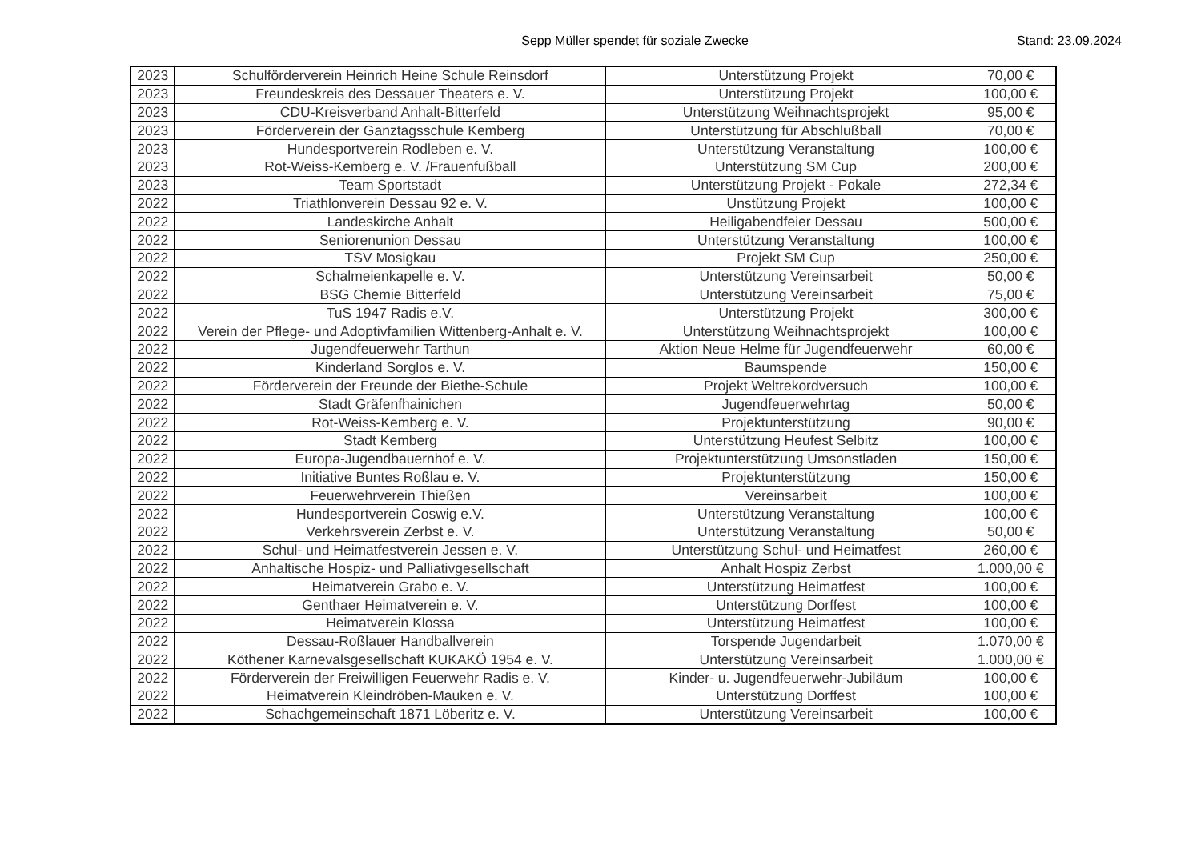Sepp Müller spendet für soziale Zwecke Stand: 23.09.2024
| 2023 | Schulförderverein Heinrich Heine Schule Reinsdorf | Unterstützung Projekt | 70,00 € |
| 2023 | Freundeskreis des Dessauer Theaters e. V. | Unterstützung Projekt | 100,00 € |
| 2023 | CDU-Kreisverband Anhalt-Bitterfeld | Unterstützung Weihnachtsprojekt | 95,00 € |
| 2023 | Förderverein der Ganztagsschule Kemberg | Unterstützung für Abschlußball | 70,00 € |
| 2023 | Hundesportverein Rodleben e. V. | Unterstützung Veranstaltung | 100,00 € |
| 2023 | Rot-Weiss-Kemberg e. V. /Frauenfußball | Unterstützung SM Cup | 200,00 € |
| 2023 | Team Sportstadt | Unterstützung Projekt - Pokale | 272,34 € |
| 2022 | Triathlonverein Dessau 92 e. V. | Unstützung Projekt | 100,00 € |
| 2022 | Landeskirche Anhalt | Heiligabendfeier Dessau | 500,00 € |
| 2022 | Seniorenunion Dessau | Unterstützung Veranstaltung | 100,00 € |
| 2022 | TSV Mosigkau | Projekt SM Cup | 250,00 € |
| 2022 | Schalmeienkapelle e. V. | Unterstützung Vereinsarbeit | 50,00 € |
| 2022 | BSG Chemie Bitterfeld | Unterstützung Vereinsarbeit | 75,00 € |
| 2022 | TuS 1947 Radis e.V. | Unterstützung Projekt | 300,00 € |
| 2022 | Verein der Pflege- und Adoptivfamilien Wittenberg-Anhalt e. V. | Unterstützung Weihnachtsprojekt | 100,00 € |
| 2022 | Jugendfeuerwehr Tarthun | Aktion Neue Helme für Jugendfeuerwehr | 60,00 € |
| 2022 | Kinderland Sorglos e. V. | Baumspende | 150,00 € |
| 2022 | Förderverein der Freunde der Biethe-Schule | Projekt Weltrekordversuch | 100,00 € |
| 2022 | Stadt Gräfenfhainichen | Jugendfeuerwehrtag | 50,00 € |
| 2022 | Rot-Weiss-Kemberg e. V. | Projektunterstützung | 90,00 € |
| 2022 | Stadt Kemberg | Unterstützung Heufest Selbitz | 100,00 € |
| 2022 | Europa-Jugendbauernhof e. V. | Projektunterstützung Umsonstladen | 150,00 € |
| 2022 | Initiative Buntes Roßlau e. V. | Projektunterstützung | 150,00 € |
| 2022 | Feuerwehrverein Thießen | Vereinsarbeit | 100,00 € |
| 2022 | Hundesportverein Coswig e.V. | Unterstützung Veranstaltung | 100,00 € |
| 2022 | Verkehrsverein Zerbst e. V. | Unterstützung Veranstaltung | 50,00 € |
| 2022 | Schul- und Heimatfestverein Jessen e. V. | Unterstützung Schul- und Heimatfest | 260,00 € |
| 2022 | Anhaltische Hospiz- und Palliativgesellschaft | Anhalt Hospiz Zerbst | 1.000,00 € |
| 2022 | Heimatverein Grabo e. V. | Unterstützung Heimatfest | 100,00 € |
| 2022 | Genthaer Heimatverein e. V. | Unterstützung Dorffest | 100,00 € |
| 2022 | Heimatverein Klossa | Unterstützung Heimatfest | 100,00 € |
| 2022 | Dessau-Roßlauer Handballverein | Torspende Jugendarbeit | 1.070,00 € |
| 2022 | Köthener Karnevalsgesellschaft KUKAKÖ 1954 e. V. | Unterstützung Vereinsarbeit | 1.000,00 € |
| 2022 | Förderverein der Freiwilligen Feuerwehr Radis e. V. | Kinder- u. Jugendfeuerwehr-Jubiläum | 100,00 € |
| 2022 | Heimatverein Kleindröben-Mauken e. V. | Unterstützung Dorffest | 100,00 € |
| 2022 | Schachgemeinschaft 1871 Löberitz e. V. | Unterstützung Vereinsarbeit | 100,00 € |